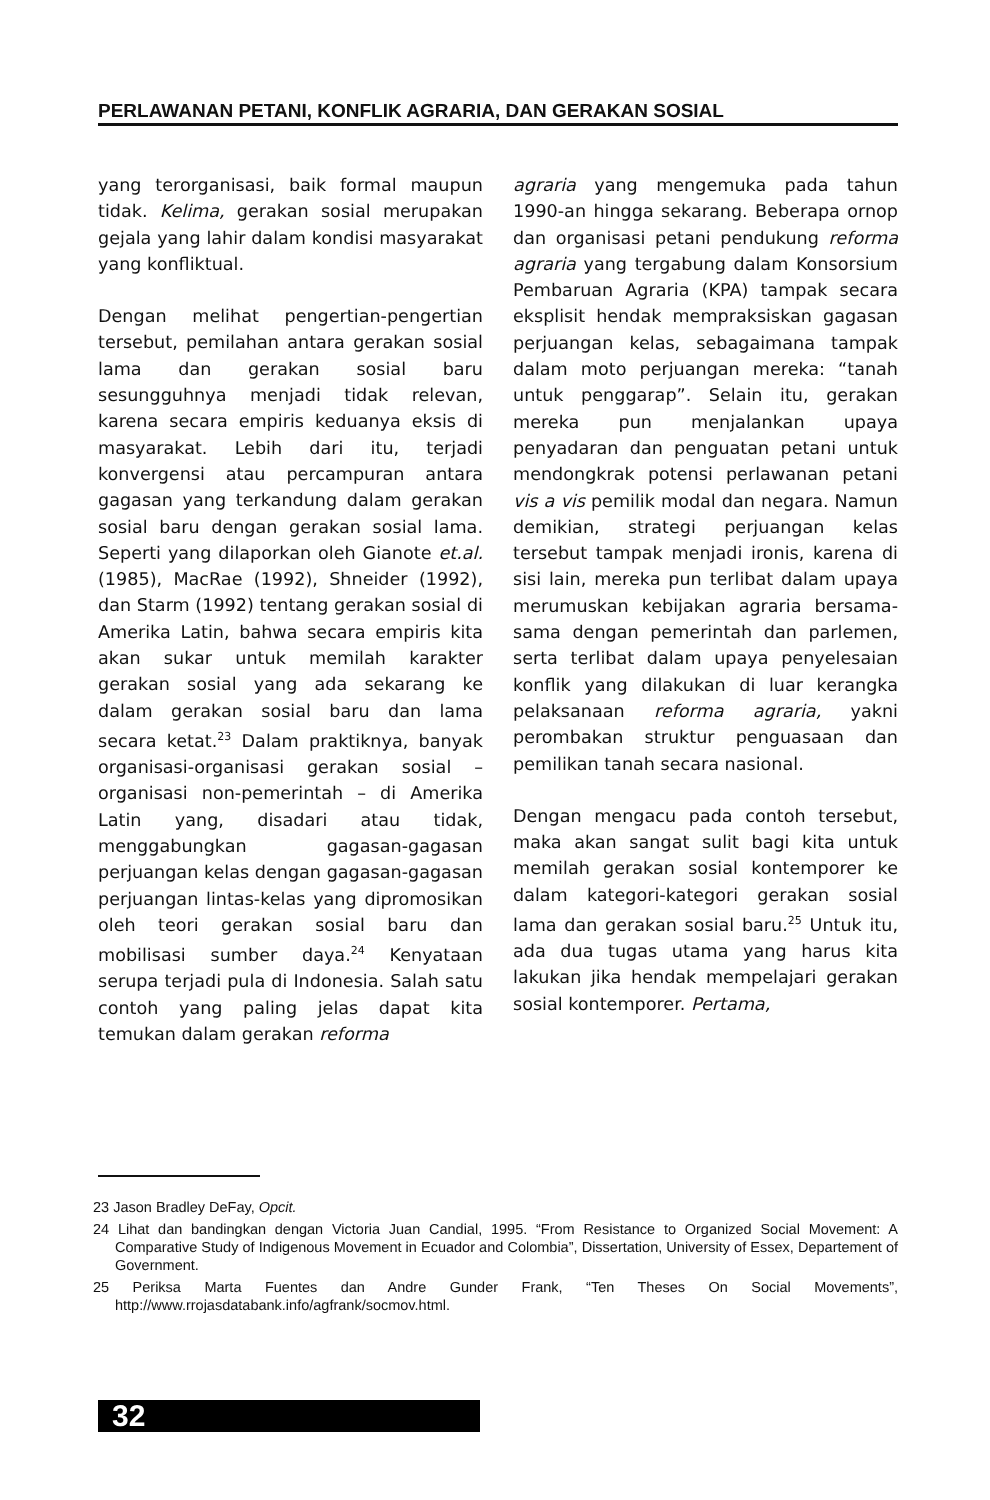PERLAWANAN PETANI, KONFLIK AGRARIA, DAN GERAKAN SOSIAL
yang terorganisasi, baik formal maupun tidak. Kelima, gerakan sosial merupakan gejala yang lahir dalam kondisi masyarakat yang konfliktual.
Dengan melihat pengertian-pengertian tersebut, pemilahan antara gerakan sosial lama dan gerakan sosial baru sesungguhnya menjadi tidak relevan, karena secara empiris keduanya eksis di masyarakat. Lebih dari itu, terjadi konvergensi atau percampuran antara gagasan yang terkandung dalam gerakan sosial baru dengan gerakan sosial lama. Seperti yang dilaporkan oleh Gianote et.al. (1985), MacRae (1992), Shneider (1992), dan Starm (1992) tentang gerakan sosial di Amerika Latin, bahwa secara empiris kita akan sukar untuk memilah karakter gerakan sosial yang ada sekarang ke dalam gerakan sosial baru dan lama secara ketat.<sup>23</sup> Dalam praktiknya, banyak organisasi-organisasi gerakan sosial – organisasi non-pemerintah – di Amerika Latin yang, disadari atau tidak, menggabungkan gagasan-gagasan perjuangan kelas dengan gagasan-gagasan perjuangan lintas-kelas yang dipromosikan oleh teori gerakan sosial baru dan mobilisasi sumber daya.<sup>24</sup> Kenyataan serupa terjadi pula di Indonesia. Salah satu contoh yang paling jelas dapat kita temukan dalam gerakan reforma
agraria yang mengemuka pada tahun 1990-an hingga sekarang. Beberapa ornop dan organisasi petani pendukung reforma agraria yang tergabung dalam Konsorsium Pembaruan Agraria (KPA) tampak secara eksplisit hendak mempraksiskan gagasan perjuangan kelas, sebagaimana tampak dalam moto perjuangan mereka: “tanah untuk penggarap”. Selain itu, gerakan mereka pun menjalankan upaya penyadaran dan penguatan petani untuk mendongkrak potensi perlawanan petani vis a vis pemilik modal dan negara. Namun demikian, strategi perjuangan kelas tersebut tampak menjadi ironis, karena di sisi lain, mereka pun terlibat dalam upaya merumuskan kebijakan agraria bersama-sama dengan pemerintah dan parlemen, serta terlibat dalam upaya penyelesaian konflik yang dilakukan di luar kerangka pelaksanaan reforma agraria, yakni perombakan struktur penguasaan dan pemilikan tanah secara nasional.
Dengan mengacu pada contoh tersebut, maka akan sangat sulit bagi kita untuk memilah gerakan sosial kontemporer ke dalam kategori-kategori gerakan sosial lama dan gerakan sosial baru.<sup>25</sup> Untuk itu, ada dua tugas utama yang harus kita lakukan jika hendak mempelajari gerakan sosial kontemporer. Pertama,
23 Jason Bradley DeFay, Opcit.
24 Lihat dan bandingkan dengan Victoria Juan Candial, 1995. “From Resistance to Organized Social Movement: A Comparative Study of Indigenous Movement in Ecuador and Colombia”, Dissertation, University of Essex, Departement of Government.
25 Periksa Marta Fuentes dan Andre Gunder Frank, “Ten Theses On Social Movements”, http://www.rrojasdatabank.info/agfrank/socmov.html.
32